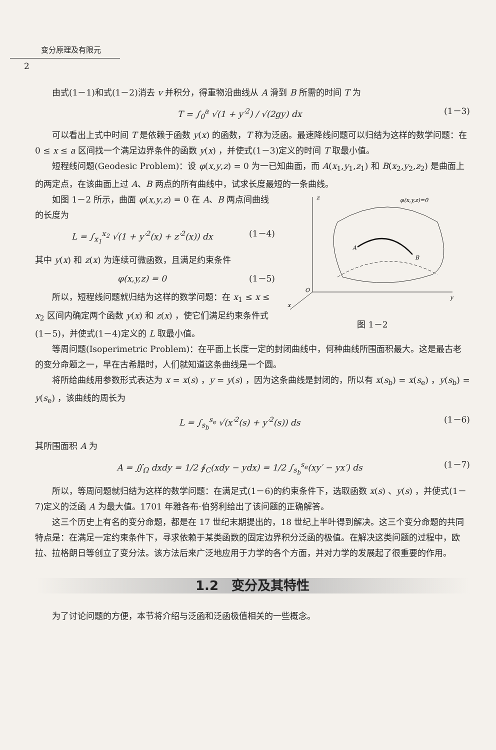变分原理及有限元
2
由式(1－1)和式(1－2)消去 v 并积分，得重物沿曲线从 A 滑到 B 所需的时间 T 为
T = ∫<sub>0</sub><sup>a</sup> √(1 + y′<sup>2</sup>) / √(2gy) dx (1－3)
可以看出上式中时间 T 是依赖于函数 y(x) 的函数，T 称为泛函。最速降线问题可以归结为这样的数学问题：在 0 ≤ x ≤ a 区间找一个满足边界条件的函数 y(x) ，并使式(1－3)定义的时间 T 取最小值。
短程线问题(Geodesic Problem)：设 φ(x,y,z) = 0 为一已知曲面，而 A(x<sub>1</sub>,y<sub>1</sub>,z<sub>1</sub>) 和 B(x<sub>2</sub>,y<sub>2</sub>,z<sub>2</sub>) 是曲面上的两定点，在该曲面上过 A、B 两点的所有曲线中，试求长度最短的一条曲线。
如图 1－2 所示，曲面 φ(x,y,z) = 0 在 A、B 两点间曲线的长度为
L = ∫<sub>x<sub>1</sub></sub><sup>x<sub>2</sub></sup> √(1 + y′<sup>2</sup>(x) + z′<sup>2</sup>(x)) dx (1－4)
其中 y(x) 和 z(x) 为连续可微函数，且满足约束条件
φ(x,y,z) = 0 (1－5)
所以，短程线问题就归结为这样的数学问题：在 x<sub>1</sub> ≤ x ≤ x<sub>2</sub> 区间内确定两个函数 y(x) 和 z(x) ，使它们满足约束条件式(1－5)，并使式(1－4)定义的 L 取最小值。
z
φ(x,y,z)=0
A
B
O
y
x
图 1－2
等周问题(Isoperimetric Problem)：在平面上长度一定的封闭曲线中，何种曲线所围面积最大。这是最古老的变分命题之一，早在古希腊时，人们就知道这条曲线是一个圆。
将所给曲线用参数形式表达为 x = x(s) ，y = y(s) ，因为这条曲线是封闭的，所以有 x(s<sub>b</sub>) = x(s<sub>e</sub>) ，y(s<sub>b</sub>) = y(s<sub>e</sub>) ，该曲线的周长为
L = ∫<sub>s<sub>b</sub></sub><sup>s<sub>e</sub></sup> √(x′<sup>2</sup>(s) + y′<sup>2</sup>(s)) ds (1－6)
其所围面积 A 为
A = ∬<sub>Ω</sub> dxdy = 1/2 ∮<sub>C</sub>(xdy − ydx) = 1/2 ∫<sub>s<sub>b</sub></sub><sup>s<sub>e</sub></sup>(xy′ − yx′) ds (1－7)
所以，等周问题就归结为这样的数学问题：在满足式(1－6)的约束条件下，选取函数 x(s) 、y(s) ，并使式(1－7)定义的泛函 A 为最大值。1701 年雅各布·伯努利给出了该问题的正确解答。
这三个历史上有名的变分命题，都是在 17 世纪末期提出的，18 世纪上半叶得到解决。这三个变分命题的共同特点是：在满足一定约束条件下，寻求依赖于某类函数的固定边界积分泛函的极值。在解决这类问题的过程中，欧拉、拉格朗日等创立了变分法。该方法后来广泛地应用于力学的各个方面，并对力学的发展起了很重要的作用。
1.2　变分及其特性
为了讨论问题的方便，本节将介绍与泛函和泛函极值相关的一些概念。